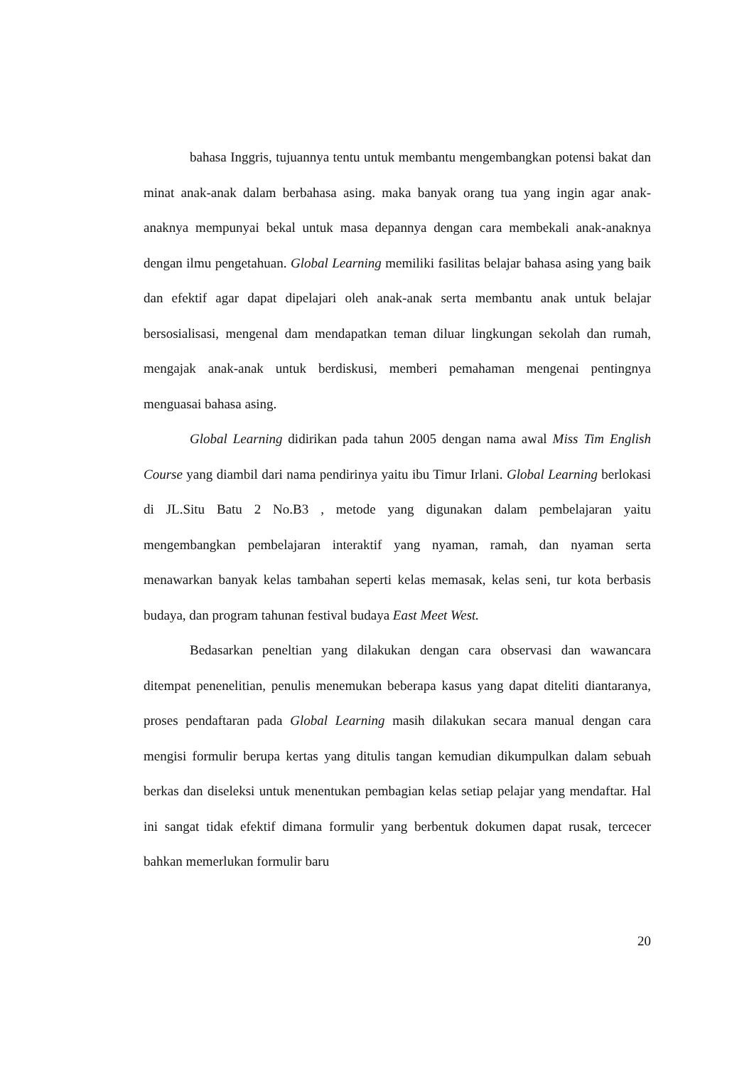bahasa Inggris, tujuannya tentu untuk membantu mengembangkan potensi bakat dan minat anak-anak dalam berbahasa asing. maka banyak orang tua yang ingin agar anak-anaknya mempunyai bekal untuk masa depannya dengan cara membekali anak-anaknya dengan ilmu pengetahuan. Global Learning memiliki fasilitas belajar bahasa asing yang baik dan efektif agar dapat dipelajari oleh anak-anak serta membantu anak untuk belajar bersosialisasi, mengenal dam mendapatkan teman diluar lingkungan sekolah dan rumah, mengajak anak-anak untuk berdiskusi, memberi pemahaman mengenai pentingnya menguasai bahasa asing.
Global Learning didirikan pada tahun 2005 dengan nama awal Miss Tim English Course yang diambil dari nama pendirinya yaitu ibu Timur Irlani. Global Learning berlokasi di JL.Situ Batu 2 No.B3 , metode yang digunakan dalam pembelajaran yaitu mengembangkan pembelajaran interaktif yang nyaman, ramah, dan nyaman serta menawarkan banyak kelas tambahan seperti kelas memasak, kelas seni, tur kota berbasis budaya, dan program tahunan festival budaya East Meet West.
Bedasarkan peneltian yang dilakukan dengan cara observasi dan wawancara ditempat penenelitian, penulis menemukan beberapa kasus yang dapat diteliti diantaranya, proses pendaftaran pada Global Learning masih dilakukan secara manual dengan cara mengisi formulir berupa kertas yang ditulis tangan kemudian dikumpulkan dalam sebuah berkas dan diseleksi untuk menentukan pembagian kelas setiap pelajar yang mendaftar. Hal ini sangat tidak efektif dimana formulir yang berbentuk dokumen dapat rusak, tercecer bahkan memerlukan formulir baru
20